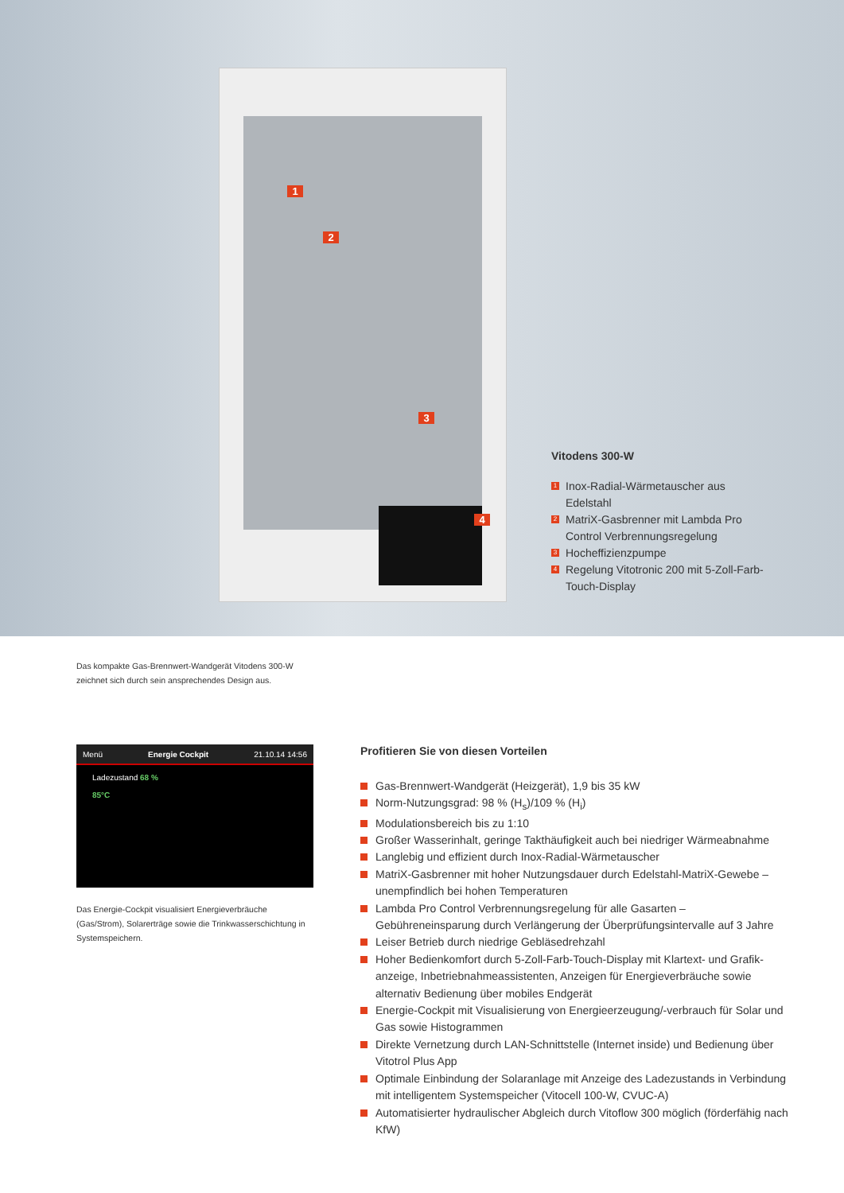1
2
3
4
Vitodens 300-W
1 Inox-Radial-Wärmetauscher aus Edelstahl
2 MatriX-Gasbrenner mit Lambda Pro Control Verbrennungsregelung
3 Hocheffizienzpumpe
4 Regelung Vitotronic 200 mit 5-Zoll-Farb-Touch-Display
Das kompakte Gas-Brennwert-Wandgerät Vitodens 300-W zeichnet sich durch sein ansprechendes Design aus.
Menü Energie Cockpit 21.10.14 14:56
Ladezustand 68 %
85°C
Das Energie-Cockpit visualisiert Energieverbräuche (Gas/Strom), Solarerträge sowie die Trinkwasserschichtung in Systemspeichern.
Profitieren Sie von diesen Vorteilen
Gas-Brennwert-Wandgerät (Heizgerät), 1,9 bis 35 kW
Norm-Nutzungsgrad: 98 % (H<sub>s</sub>)/109 % (H<sub>i</sub>)
Modulationsbereich bis zu 1:10
Großer Wasserinhalt, geringe Takthäufigkeit auch bei niedriger Wärmeabnahme
Langlebig und effizient durch Inox-Radial-Wärmetauscher
MatriX-Gasbrenner mit hoher Nutzungsdauer durch Edelstahl-MatriX-Gewebe – unempfindlich bei hohen Temperaturen
Lambda Pro Control Verbrennungsregelung für alle Gasarten – Gebühreneinsparung durch Verlängerung der Überprüfungsintervalle auf 3 Jahre
Leiser Betrieb durch niedrige Gebläsedrehzahl
Hoher Bedienkomfort durch 5-Zoll-Farb-Touch-Display mit Klartext- und Grafik­anzeige, Inbetriebnahmeassistenten, Anzeigen für Energieverbräuche sowie alternativ Bedienung über mobiles Endgerät
Energie-Cockpit mit Visualisierung von Energieerzeugung/-verbrauch für Solar und Gas sowie Histogrammen
Direkte Vernetzung durch LAN-Schnittstelle (Internet inside) und Bedienung über Vitotrol Plus App
Optimale Einbindung der Solaranlage mit Anzeige des Ladezustands in Verbindung mit intelligentem Systemspeicher (Vitocell 100-W, CVUC-A)
Automatisierter hydraulischer Abgleich durch Vitoflow 300 möglich (förderfähig nach KfW)